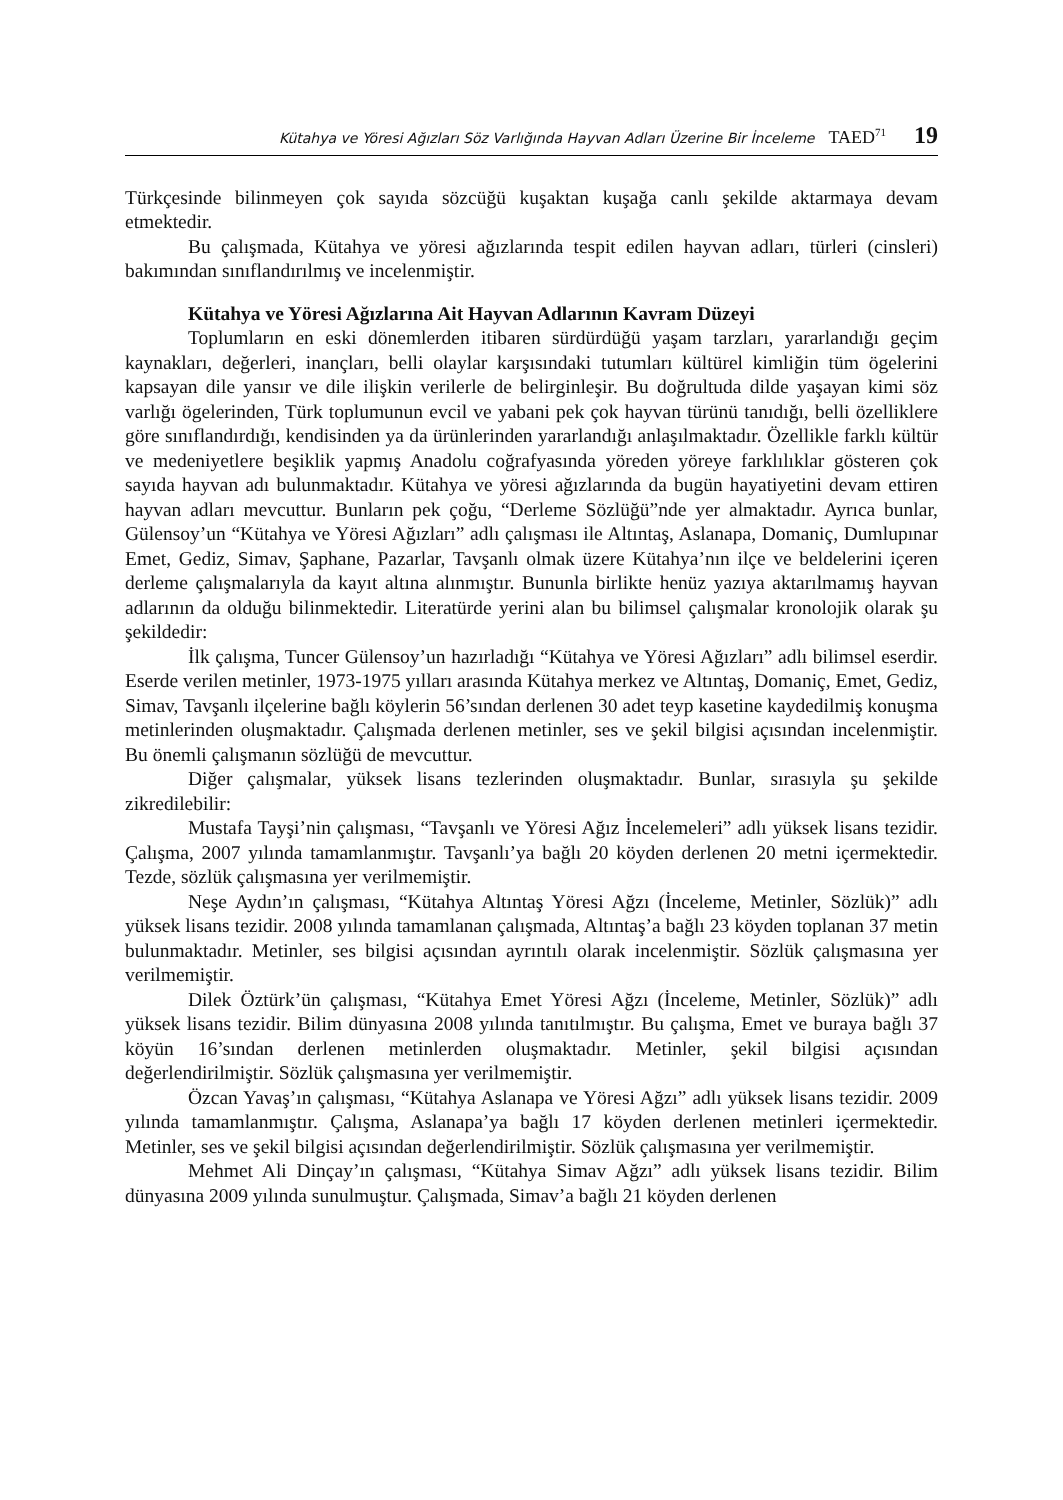Kütahya ve Yöresi Ağızları Söz Varlığında Hayvan Adları Üzerine Bir İnceleme TAED<sup>71</sup> 19
Türkçesinde bilinmeyen çok sayıda sözcüğü kuşaktan kuşağa canlı şekilde aktarmaya devam etmektedir.
Bu çalışmada, Kütahya ve yöresi ağızlarında tespit edilen hayvan adları, türleri (cinsleri) bakımından sınıflandırılmış ve incelenmiştir.
Kütahya ve Yöresi Ağızlarına Ait Hayvan Adlarının Kavram Düzeyi
Toplumların en eski dönemlerden itibaren sürdürdüğü yaşam tarzları, yararlandığı geçim kaynakları, değerleri, inançları, belli olaylar karşısındaki tutumları kültürel kimliğin tüm ögelerini kapsayan dile yansır ve dile ilişkin verilerle de belirginleşir. Bu doğrultuda dilde yaşayan kimi söz varlığı ögelerinden, Türk toplumunun evcil ve yabani pek çok hayvan türünü tanıdığı, belli özelliklere göre sınıflandırdığı, kendisinden ya da ürünlerinden yararlandığı anlaşılmaktadır. Özellikle farklı kültür ve medeniyetlere beşiklik yapmış Anadolu coğrafyasında yöreden yöreye farklılıklar gösteren çok sayıda hayvan adı bulunmaktadır. Kütahya ve yöresi ağızlarında da bugün hayatiyetini devam ettiren hayvan adları mevcuttur. Bunların pek çoğu, “Derleme Sözlüğü”nde yer almaktadır. Ayrıca bunlar, Gülensoy’un “Kütahya ve Yöresi Ağızları” adlı çalışması ile Altıntaş, Aslanapa, Domaniç, Dumlupınar Emet, Gediz, Simav, Şaphane, Pazarlar, Tavşanlı olmak üzere Kütahya’nın ilçe ve beldelerini içeren derleme çalışmalarıyla da kayıt altına alınmıştır. Bununla birlikte henüz yazıya aktarılmamış hayvan adlarının da olduğu bilinmektedir. Literatürde yerini alan bu bilimsel çalışmalar kronolojik olarak şu şekildedir:
İlk çalışma, Tuncer Gülensoy’un hazırladığı “Kütahya ve Yöresi Ağızları” adlı bilimsel eserdir. Eserde verilen metinler, 1973-1975 yılları arasında Kütahya merkez ve Altıntaş, Domaniç, Emet, Gediz, Simav, Tavşanlı ilçelerine bağlı köylerin 56’sından derlenen 30 adet teyp kasetine kaydedilmiş konuşma metinlerinden oluşmaktadır. Çalışmada derlenen metinler, ses ve şekil bilgisi açısından incelenmiştir. Bu önemli çalışmanın sözlüğü de mevcuttur.
Diğer çalışmalar, yüksek lisans tezlerinden oluşmaktadır. Bunlar, sırasıyla şu şekilde zikredilebilir:
Mustafa Tayşi’nin çalışması, “Tavşanlı ve Yöresi Ağız İncelemeleri” adlı yüksek lisans tezidir. Çalışma, 2007 yılında tamamlanmıştır. Tavşanlı’ya bağlı 20 köyden derlenen 20 metni içermektedir. Tezde, sözlük çalışmasına yer verilmemiştir.
Neşe Aydın’ın çalışması, “Kütahya Altıntaş Yöresi Ağzı (İnceleme, Metinler, Sözlük)” adlı yüksek lisans tezidir. 2008 yılında tamamlanan çalışmada, Altıntaş’a bağlı 23 köyden toplanan 37 metin bulunmaktadır. Metinler, ses bilgisi açısından ayrıntılı olarak incelenmiştir. Sözlük çalışmasına yer verilmemiştir.
Dilek Öztürk’ün çalışması, “Kütahya Emet Yöresi Ağzı (İnceleme, Metinler, Sözlük)” adlı yüksek lisans tezidir. Bilim dünyasına 2008 yılında tanıtılmıştır. Bu çalışma, Emet ve buraya bağlı 37 köyün 16’sından derlenen metinlerden oluşmaktadır. Metinler, şekil bilgisi açısından değerlendirilmiştir. Sözlük çalışmasına yer verilmemiştir.
Özcan Yavaş’ın çalışması, “Kütahya Aslanapa ve Yöresi Ağzı” adlı yüksek lisans tezidir. 2009 yılında tamamlanmıştır. Çalışma, Aslanapa’ya bağlı 17 köyden derlenen metinleri içermektedir. Metinler, ses ve şekil bilgisi açısından değerlendirilmiştir. Sözlük çalışmasına yer verilmemiştir.
Mehmet Ali Dinçay’ın çalışması, “Kütahya Simav Ağzı” adlı yüksek lisans tezidir. Bilim dünyasına 2009 yılında sunulmuştur. Çalışmada, Simav’a bağlı 21 köyden derlenen